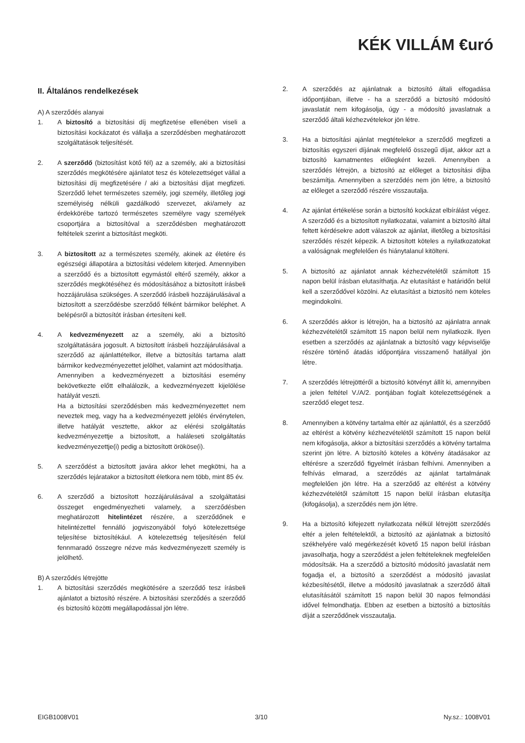KÉK VILLÁM €uró
II. Általános rendelkezések
A) A szerződés alanyai
1. A biztosító a biztosítási díj megfizetése ellenében viseli a biztosítási kockázatot és vállalja a szerződésben meghatározott szolgáltatások teljesítését.
2. A szerződő (biztosítást kötő fél) az a személy, aki a biztosítási szerződés megkötésére ajánlatot tesz és kötelezettséget vállal a biztosítási díj megfizetésére / aki a biztosítási díjat megfizeti. Szerződő lehet természetes személy, jogi személy, illetőleg jogi személyiség nélküli gazdálkodó szervezet, aki/amely az érdekkörébe tartozó természetes személyre vagy személyek csoportjára a biztosítóval a szerződésben meghatározott feltételek szerint a biztosítást megköti.
3. A biztosított az a természetes személy, akinek az életére és egészségi állapotára a biztosítási védelem kiterjed. Amennyiben a szerződő és a biztosított egymástól eltérő személy, akkor a szerződés megkötéséhez és módosításához a biztosított írásbeli hozzájárulása szükséges. A szerződő írásbeli hozzájárulásával a biztosított a szerződésbe szerződő félként bármikor beléphet. A belépésről a biztosítót írásban értesíteni kell.
4. A kedvezményezett az a személy, aki a biztosító szolgáltatására jogosult. A biztosított írásbeli hozzájárulásával a szerződő az ajánlattételkor, illetve a biztosítás tartama alatt bármikor kedvezményezettet jelölhet, valamint azt módosíthatja.
Amennyiben a kedvezményezett a biztosítási esemény bekövetkezte előtt elhalálozik, a kedvezményezett kijelölése hatályát veszti.
Ha a biztosítási szerződésben más kedvezményezettet nem neveztek meg, vagy ha a kedvezményezett jelölés érvénytelen, illetve hatályát vesztette, akkor az elérési szolgáltatás kedvezményezettje a biztosított, a haláleseti szolgáltatás kedvezményezettje(i) pedig a biztosított örököse(i).
5. A szerződést a biztosított javára akkor lehet megkötni, ha a szerződés lejáratakor a biztosított életkora nem több, mint 85 év.
6. A szerződő a biztosított hozzájárulásával a szolgáltatási összeget engedményezheti valamely, a szerződésben meghatározott hitelintézet részére, a szerződőnek e hitelintézettel fennálló jogviszonyából folyó kötelezettsége teljesítése biztosítékául. A kötelezettség teljesítésén felül fennmaradó összegre nézve más kedvezményezett személy is jelölhető.
B) A szerződés létrejötte
1. A biztosítási szerződés megkötésére a szerződő tesz írásbeli ajánlatot a biztosító részére. A biztosítási szerződés a szerződő és biztosító közötti megállapodással jön létre.
2. A szerződés az ajánlatnak a biztosító általi elfogadása időpontjában, illetve - ha a szerződő a biztosító módosító javaslatát nem kifogásolja, úgy - a módosító javaslatnak a szerződő általi kézhezvételekor jön létre.
3. Ha a biztosítási ajánlat megtételekor a szerződő megfizeti a biztosítás egyszeri díjának megfelelő összegű díjat, akkor azt a biztosító kamatmentes előlegként kezeli. Amennyiben a szerződés létrejön, a biztosító az előleget a biztosítási díjba beszámítja. Amennyiben a szerződés nem jön létre, a biztosító az előleget a szerződő részére visszautalja.
4. Az ajánlat értékelése során a biztosító kockázat elbírálást végez. A szerződő és a biztosított nyilatkozatai, valamint a biztosító által feltett kérdésekre adott válaszok az ajánlat, illetőleg a biztosítási szerződés részét képezik. A biztosított köteles a nyilatkozatokat a valóságnak megfelelően és hiánytalanul kitölteni.
5. A biztosító az ajánlatot annak kézhezvételétől számított 15 napon belül írásban elutasíthatja. Az elutasítást e határidőn belül kell a szerződővel közölni. Az elutasítást a biztosító nem köteles megindokolni.
6. A szerződés akkor is létrejön, ha a biztosító az ajánlatra annak kézhezvételétől számított 15 napon belül nem nyilatkozik. Ilyen esetben a szerződés az ajánlatnak a biztosító vagy képviselője részére történő átadás időpontjára visszamenő hatállyal jön létre.
7. A szerződés létrejöttéről a biztosító kötvényt állít ki, amennyiben a jelen feltétel V./A/2. pontjában foglalt kötelezettségének a szerződő eleget tesz.
8. Amennyiben a kötvény tartalma eltér az ajánlattól, és a szerződő az eltérést a kötvény kézhezvételétől számított 15 napon belül nem kifogásolja, akkor a biztosítási szerződés a kötvény tartalma szerint jön létre. A biztosító köteles a kötvény átadásakor az eltérésre a szerződő figyelmét írásban felhívni. Amennyiben a felhívás elmarad, a szerződés az ajánlat tartalmának megfelelően jön létre. Ha a szerződő az eltérést a kötvény kézhezvételétől számított 15 napon belül írásban elutasítja (kifogásolja), a szerződés nem jön létre.
9. Ha a biztosító kifejezett nyilatkozata nélkül létrejött szerződés eltér a jelen feltételektől, a biztosító az ajánlatnak a biztosító székhelyére való megérkezését követő 15 napon belül írásban javasolhatja, hogy a szerződést a jelen feltételeknek megfelelően módosítsák. Ha a szerződő a biztosító módosító javaslatát nem fogadja el, a biztosító a szerződést a módosító javaslat kézbesítésétől, illetve a módosító javaslatnak a szerződő általi elutasításától számított 15 napon belül 30 napos felmondási idővel felmondhatja. Ebben az esetben a biztosító a biztosítás díját a szerződőnek visszautalja.
EIGB1008V01 3/10 Ny.sz.: 1008V01